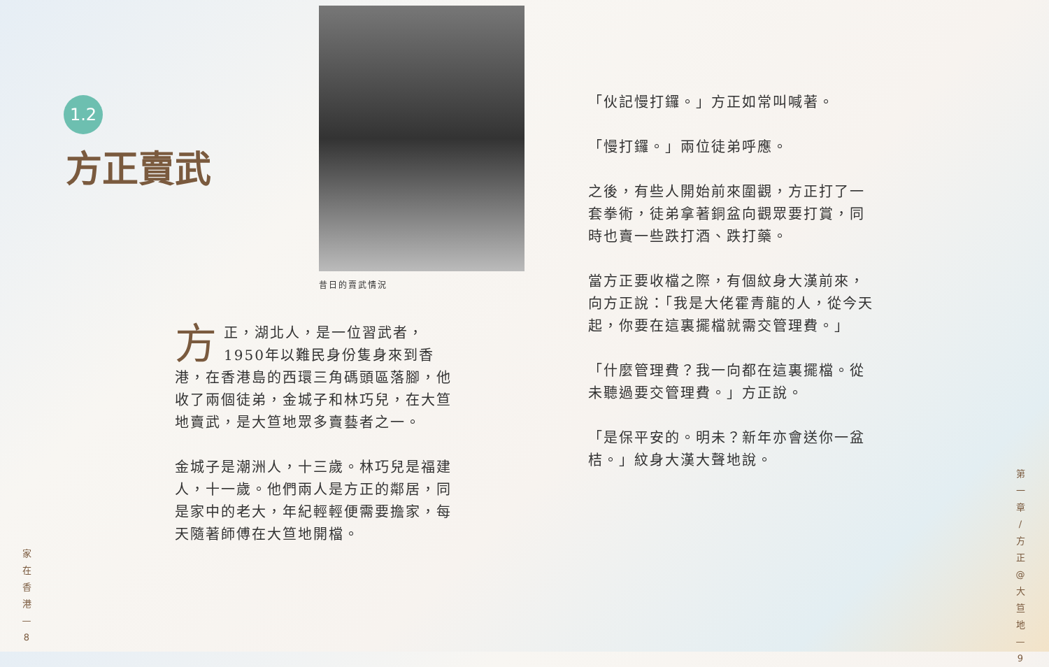1.2
方正賣武
昔日的賣武情況
方正，湖北人，是一位習武者，1950年以難民身份隻身來到香港，在香港島的西環三角碼頭區落腳，他收了兩個徒弟，金城子和林巧兒，在大笪地賣武，是大笪地眾多賣藝者之一。
金城子是潮洲人，十三歲。林巧兒是福建人，十一歲。他們兩人是方正的鄰居，同是家中的老大，年紀輕輕便需要擔家，每天隨著師傅在大笪地開檔。
「伙記慢打鑼。」方正如常叫喊著。
「慢打鑼。」兩位徒弟呼應。
之後，有些人開始前來圍觀，方正打了一套拳術，徒弟拿著銅盆向觀眾要打賞，同時也賣一些跌打酒、跌打藥。
當方正要收檔之際，有個紋身大漢前來，向方正說：「我是大佬霍青龍的人，從今天起，你要在這裏擺檔就需交管理費。」
「什麼管理費？我一向都在這裏擺檔。從未聽過要交管理費。」方正說。
「是保平安的。明未？新年亦會送你一盆桔。」紋身大漢大聲地說。
家
在
香
港
—
8
第
一
章
/
方
正
@
大
笪
地
—
9